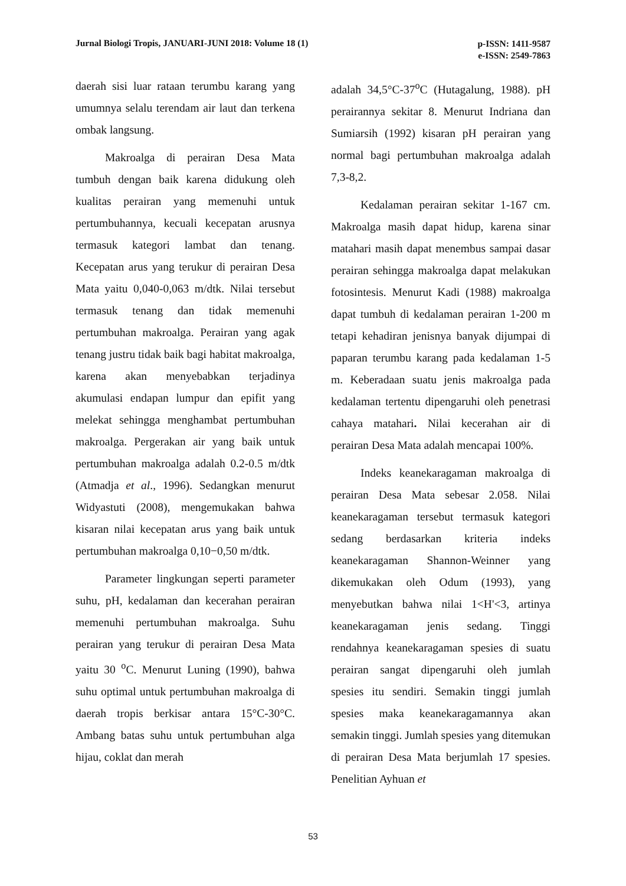Jurnal Biologi Tropis, JANUARI-JUNI 2018: Volume 18 (1)
p-ISSN: 1411-9587
e-ISSN: 2549-7863
daerah sisi luar rataan terumbu karang yang umumnya selalu terendam air laut dan terkena ombak langsung.
Makroalga di perairan Desa Mata tumbuh dengan baik karena didukung oleh kualitas perairan yang memenuhi untuk pertumbuhannya, kecuali kecepatan arusnya termasuk kategori lambat dan tenang. Kecepatan arus yang terukur di perairan Desa Mata yaitu 0,040-0,063 m/dtk. Nilai tersebut termasuk tenang dan tidak memenuhi pertumbuhan makroalga. Perairan yang agak tenang justru tidak baik bagi habitat makroalga, karena akan menyebabkan terjadinya akumulasi endapan lumpur dan epifit yang melekat sehingga menghambat pertumbuhan makroalga. Pergerakan air yang baik untuk pertumbuhan makroalga adalah 0.2-0.5 m/dtk (Atmadja et al., 1996). Sedangkan menurut Widyastuti (2008), mengemukakan bahwa kisaran nilai kecepatan arus yang baik untuk pertumbuhan makroalga 0,10−0,50 m/dtk.
Parameter lingkungan seperti parameter suhu, pH, kedalaman dan kecerahan perairan memenuhi pertumbuhan makroalga. Suhu perairan yang terukur di perairan Desa Mata yaitu 30 <sup>o</sup>C. Menurut Luning (1990), bahwa suhu optimal untuk pertumbuhan makroalga di daerah tropis berkisar antara 15°C-30°C. Ambang batas suhu untuk pertumbuhan alga hijau, coklat dan merah
adalah 34,5°C-37<sup>o</sup>C (Hutagalung, 1988). pH perairannya sekitar 8. Menurut Indriana dan Sumiarsih (1992) kisaran pH perairan yang normal bagi pertumbuhan makroalga adalah 7,3-8,2.
Kedalaman perairan sekitar 1-167 cm. Makroalga masih dapat hidup, karena sinar matahari masih dapat menembus sampai dasar perairan sehingga makroalga dapat melakukan fotosintesis. Menurut Kadi (1988) makroalga dapat tumbuh di kedalaman perairan 1-200 m tetapi kehadiran jenisnya banyak dijumpai di paparan terumbu karang pada kedalaman 1-5 m. Keberadaan suatu jenis makroalga pada kedalaman tertentu dipengaruhi oleh penetrasi cahaya matahari. Nilai kecerahan air di perairan Desa Mata adalah mencapai 100%.
Indeks keanekaragaman makroalga di perairan Desa Mata sebesar 2.058. Nilai keanekaragaman tersebut termasuk kategori sedang berdasarkan kriteria indeks keanekaragaman Shannon-Weinner yang dikemukakan oleh Odum (1993), yang menyebutkan bahwa nilai 1<H'<3, artinya keanekaragaman jenis sedang. Tinggi rendahnya keanekaragaman spesies di suatu perairan sangat dipengaruhi oleh jumlah spesies itu sendiri. Semakin tinggi jumlah spesies maka keanekaragamannya akan semakin tinggi. Jumlah spesies yang ditemukan di perairan Desa Mata berjumlah 17 spesies. Penelitian Ayhuan et
53